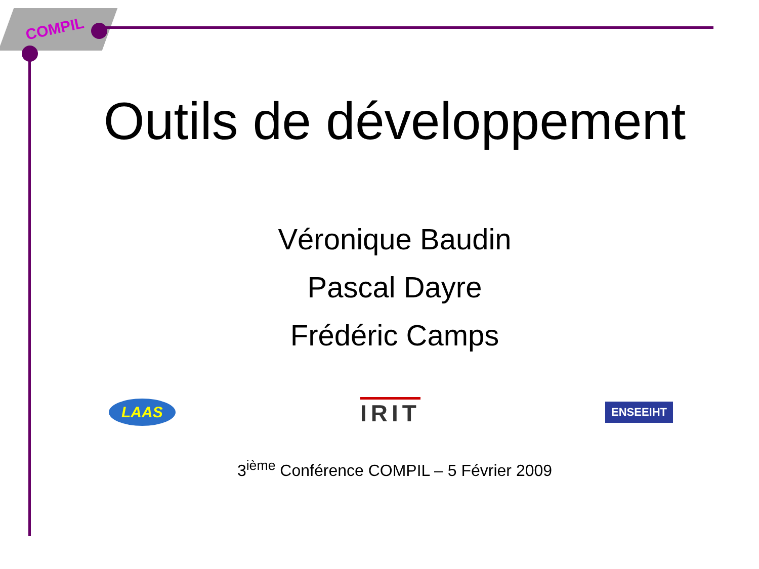COMPIL
Outils de développement
Véronique Baudin
Pascal Dayre
Frédéric Camps
LAAS IRIT ENSEEIHT
3<sup>ième</sup> Conférence COMPIL – 5 Février 2009